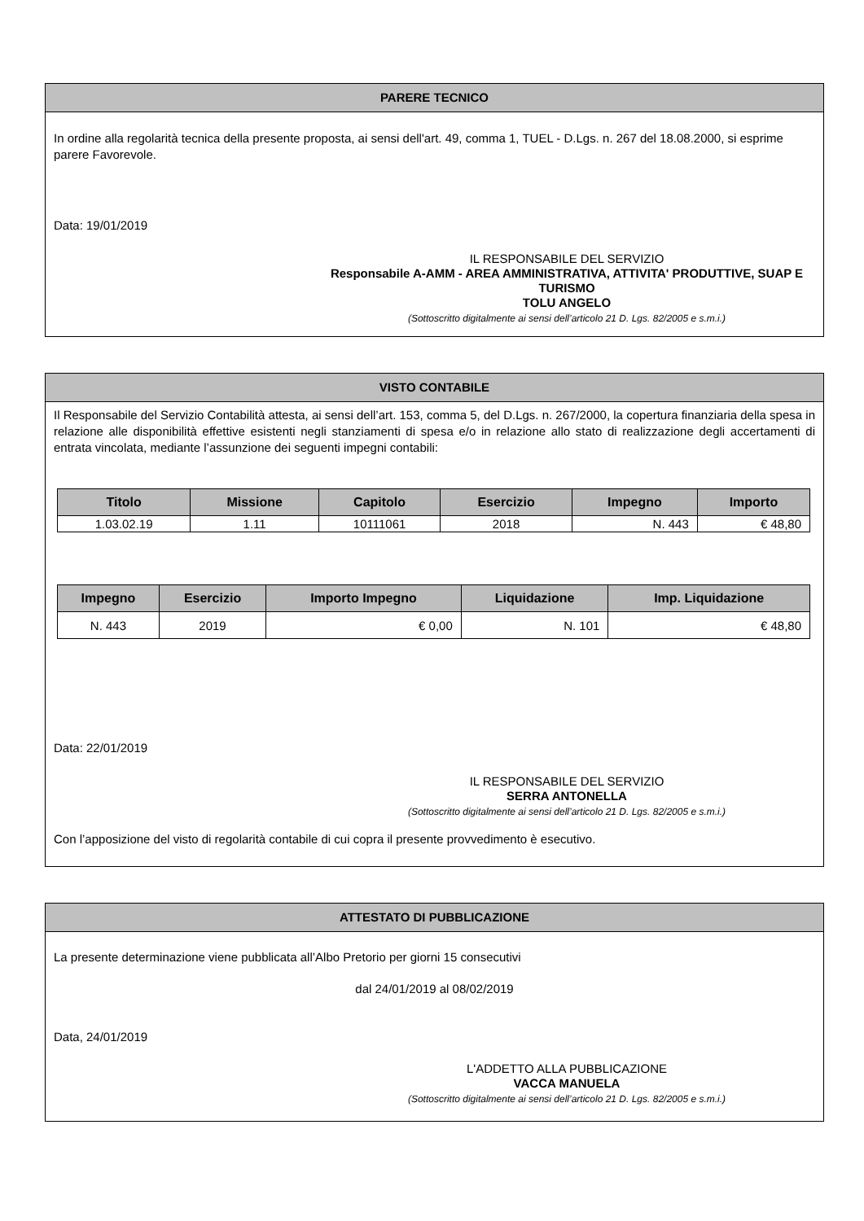PARERE TECNICO
In ordine alla regolarità tecnica della presente proposta, ai sensi dell'art. 49, comma 1, TUEL - D.Lgs. n. 267 del 18.08.2000, si esprime parere Favorevole.
Data: 19/01/2019
IL RESPONSABILE DEL SERVIZIO
Responsabile A-AMM - AREA AMMINISTRATIVA, ATTIVITA' PRODUTTIVE, SUAP E TURISMO
TOLU ANGELO
(Sottoscritto digitalmente ai sensi dell’articolo 21 D. Lgs. 82/2005 e s.m.i.)
VISTO CONTABILE
Il Responsabile del Servizio Contabilità attesta, ai sensi dell’art. 153, comma 5, del D.Lgs. n. 267/2000, la copertura finanziaria della spesa in relazione alle disponibilità effettive esistenti negli stanziamenti di spesa e/o in relazione allo stato di realizzazione degli accertamenti di entrata vincolata, mediante l’assunzione dei seguenti impegni contabili:
| Titolo | Missione | Capitolo | Esercizio | Impegno | Importo |
| --- | --- | --- | --- | --- | --- |
| 1.03.02.19 | 1.11 | 10111061 | 2018 | N. 443 | € 48,80 |
| Impegno | Esercizio | Importo Impegno | Liquidazione | Imp. Liquidazione |
| --- | --- | --- | --- | --- |
| N. 443 | 2019 | € 0,00 | N. 101 | € 48,80 |
Data: 22/01/2019
IL RESPONSABILE DEL SERVIZIO
SERRA ANTONELLA
(Sottoscritto digitalmente ai sensi dell’articolo 21 D. Lgs. 82/2005 e s.m.i.)
Con l’apposizione del visto di regolarità contabile di cui copra il presente provvedimento è esecutivo.
ATTESTATO DI PUBBLICAZIONE
La presente determinazione viene pubblicata all’Albo Pretorio per giorni 15 consecutivi
dal 24/01/2019 al 08/02/2019
Data, 24/01/2019
L'ADDETTO ALLA PUBBLICAZIONE
VACCA MANUELA
(Sottoscritto digitalmente ai sensi dell’articolo 21 D. Lgs. 82/2005 e s.m.i.)